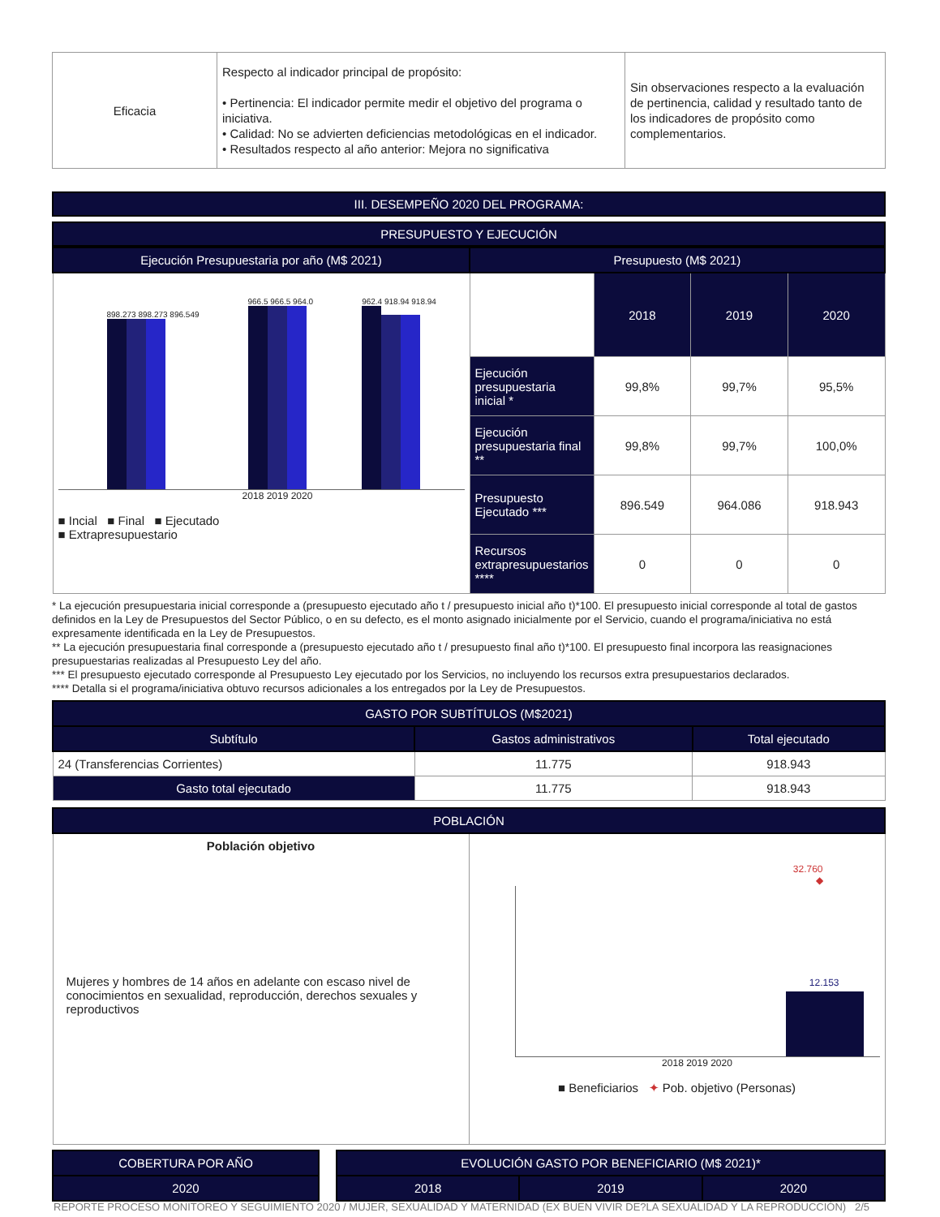| Eficacia | Respecto al indicador principal de propósito: • Pertinencia: El indicador permite medir el objetivo del programa o iniciativa. • Calidad: No se advierten deficiencias metodológicas en el indicador. • Resultados respecto al año anterior: Mejora no significativa | Sin observaciones respecto a la evaluación de pertinencia, calidad y resultado tanto de los indicadores de propósito como complementarios. |
III. DESEMPEÑO 2020 DEL PROGRAMA:
PRESUPUESTO Y EJECUCIÓN
| Ejecución Presupuestaria por año (M$ 2021) | Presupuesto (M$ 2021) | | | |
| --- | --- | --- | --- | --- |
| 898.273 898.273 896.549 966.5 966.5 964.0 962.4 918.94 918.94 2018 2019 2020 ■ Incial ■ Final ■ Ejecutado ■ Extrapresupuestario | | 2018 | 2019 | 2020 |
| | Ejecución presupuestaria inicial * | 99,8% | 99,7% | 95,5% |
| | Ejecución presupuestaria final ** | 99,8% | 99,7% | 100,0% |
| | Presupuesto Ejecutado *** | 896.549 | 964.086 | 918.943 |
| | Recursos extrapresupuestarios **** | 0 | 0 | 0 |
* La ejecución presupuestaria inicial corresponde a (presupuesto ejecutado año t / presupuesto inicial año t)*100. El presupuesto inicial corresponde al total de gastos definidos en la Ley de Presupuestos del Sector Público, o en su defecto, es el monto asignado inicialmente por el Servicio, cuando el programa/iniciativa no está expresamente identificada en la Ley de Presupuestos.
** La ejecución presupuestaria final corresponde a (presupuesto ejecutado año t / presupuesto final año t)*100. El presupuesto final incorpora las reasignaciones presupuestarias realizadas al Presupuesto Ley del año.
*** El presupuesto ejecutado corresponde al Presupuesto Ley ejecutado por los Servicios, no incluyendo los recursos extra presupuestarios declarados.
**** Detalla si el programa/iniciativa obtuvo recursos adicionales a los entregados por la Ley de Presupuestos.
| GASTO POR SUBTÍTULOS (M$2021) | | |
| --- | --- | --- |
| Subtítulo | Gastos administrativos | Total ejecutado |
| 24 (Transferencias Corrientes) | 11.775 | 918.943 |
| Gasto total ejecutado | 11.775 | 918.943 |
| POBLACIÓN | |
| --- | --- |
| Población objetivo Mujeres y hombres de 14 años en adelante con escaso nivel de conocimientos en sexualidad, reproducción, derechos sexuales y reproductivos | 32.760 ◆ 12.153 2018 2019 2020 ■ Beneficiarios ✦ Pob. objetivo (Personas) |
| COBERTURA POR AÑO |
| --- |
| 2020 |
| EVOLUCIÓN GASTO POR BENEFICIARIO (M$ 2021)* | | |
| --- | --- | --- |
| 2018 | 2019 | 2020 |
REPORTE PROCESO MONITOREO Y SEGUIMIENTO 2020 / MUJER, SEXUALIDAD Y MATERNIDAD (EX BUEN VIVIR DE?LA SEXUALIDAD Y LA REPRODUCCIÓN) 2/5